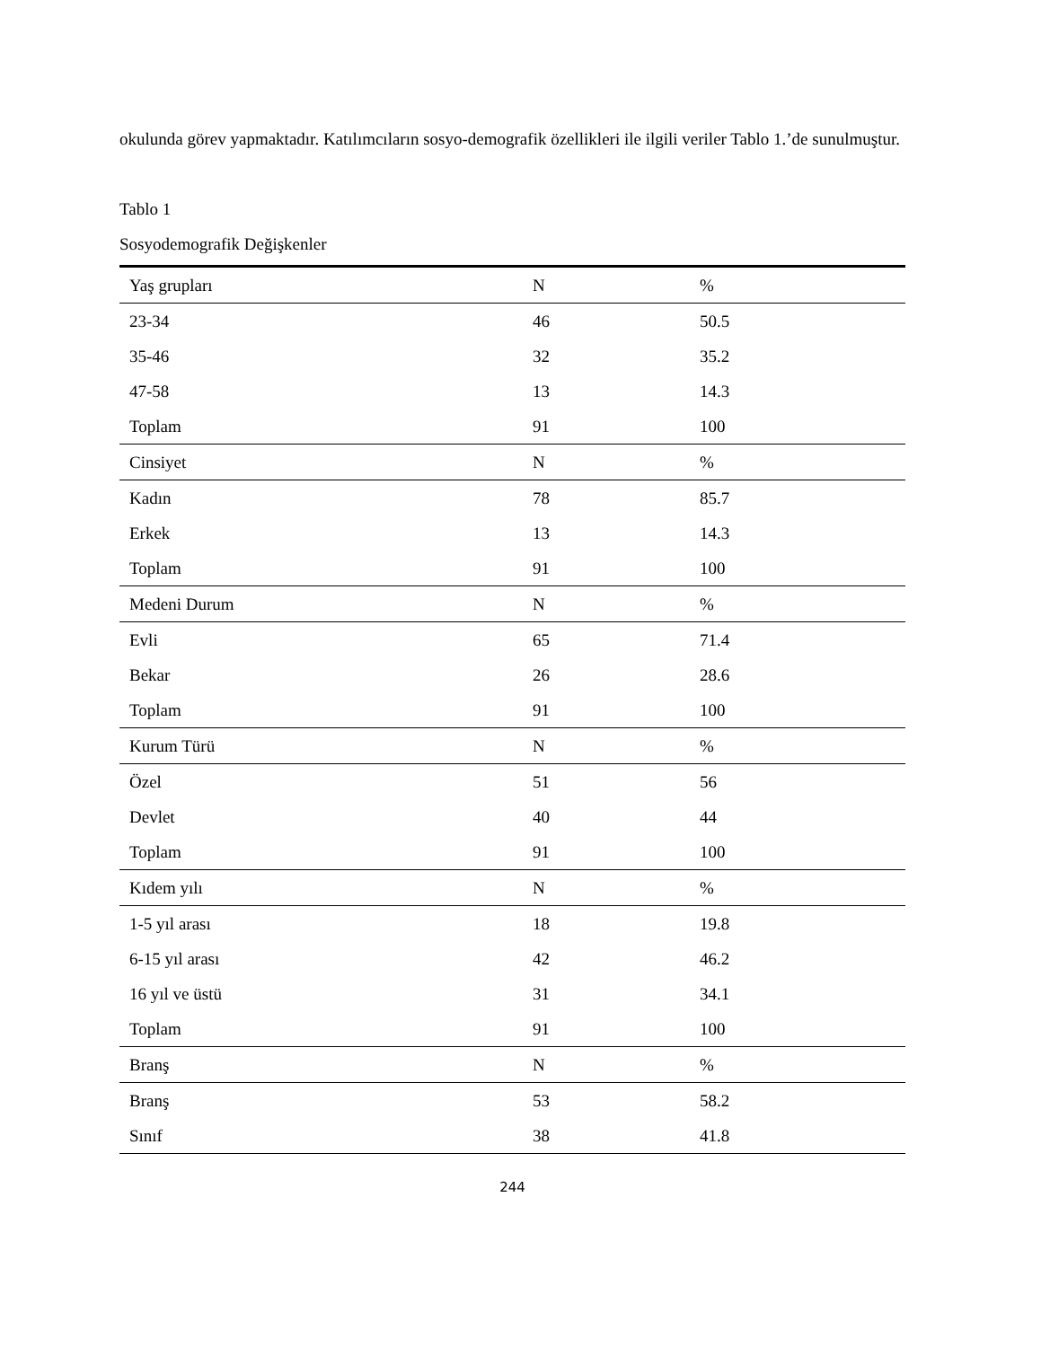okulunda görev yapmaktadır. Katılımcıların sosyo-demografik özellikleri ile ilgili veriler Tablo 1.’de sunulmuştur.
Tablo 1
Sosyodemografik Değişkenler
| Yaş grupları | N | % |
| 23-34 | 46 | 50.5 |
| 35-46 | 32 | 35.2 |
| 47-58 | 13 | 14.3 |
| Toplam | 91 | 100 |
| Cinsiyet | N | % |
| Kadın | 78 | 85.7 |
| Erkek | 13 | 14.3 |
| Toplam | 91 | 100 |
| Medeni Durum | N | % |
| Evli | 65 | 71.4 |
| Bekar | 26 | 28.6 |
| Toplam | 91 | 100 |
| Kurum Türü | N | % |
| Özel | 51 | 56 |
| Devlet | 40 | 44 |
| Toplam | 91 | 100 |
| Kıdem yılı | N | % |
| 1-5 yıl arası | 18 | 19.8 |
| 6-15 yıl arası | 42 | 46.2 |
| 16 yıl ve üstü | 31 | 34.1 |
| Toplam | 91 | 100 |
| Branş | N | % |
| Branş | 53 | 58.2 |
| Sınıf | 38 | 41.8 |
244